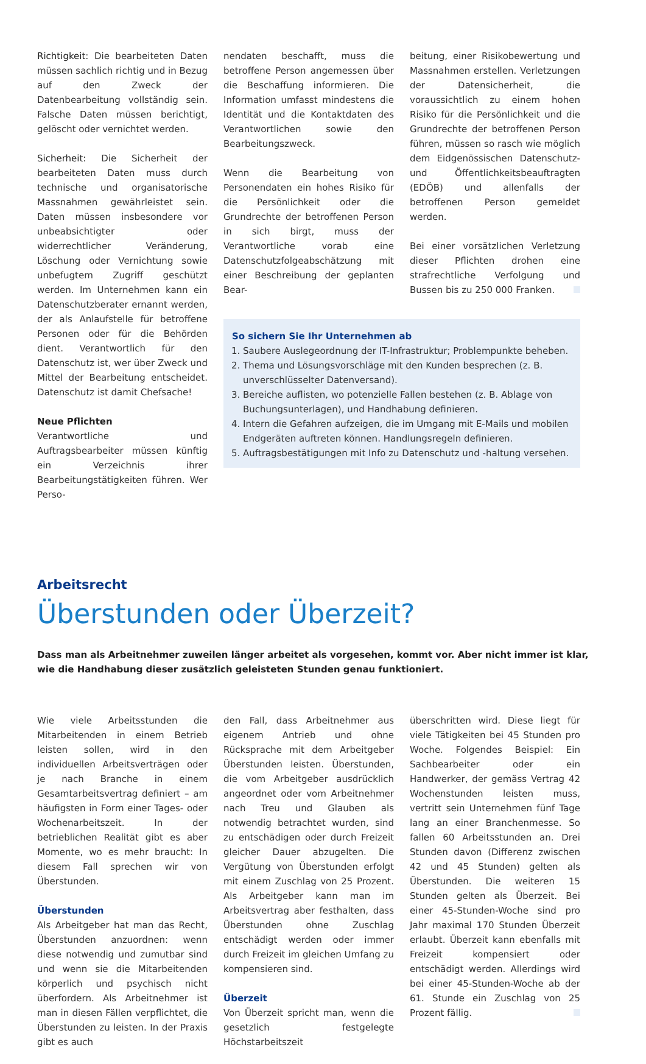Richtigkeit: Die bearbeiteten Daten müssen sachlich richtig und in Bezug auf den Zweck der Datenbearbeitung vollständig sein. Falsche Daten müssen berichtigt, gelöscht oder vernichtet werden.
Sicherheit: Die Sicherheit der bearbeiteten Daten muss durch technische und organisatorische Massnahmen gewährleistet sein. Daten müssen insbesondere vor unbeabsichtigter oder widerrechtlicher Veränderung, Löschung oder Vernichtung sowie unbefugtem Zugriff geschützt werden. Im Unternehmen kann ein Datenschutzberater ernannt werden, der als Anlaufstelle für betroffene Personen oder für die Behörden dient. Verantwortlich für den Datenschutz ist, wer über Zweck und Mittel der Bearbeitung entscheidet. Datenschutz ist damit Chefsache!
Neue Pflichten
Verantwortliche und Auftragsbearbeiter müssen künftig ein Verzeichnis ihrer Bearbeitungstätigkeiten führen. Wer Perso-
nendaten beschafft, muss die betroffene Person angemessen über die Beschaffung informieren. Die Information umfasst mindestens die Identität und die Kontaktdaten des Verantwortlichen sowie den Bearbeitungszweck.
Wenn die Bearbeitung von Personendaten ein hohes Risiko für die Persönlichkeit oder die Grundrechte der betroffenen Person in sich birgt, muss der Verantwortliche vorab eine Datenschutzfolgeabschätzung mit einer Beschreibung der geplanten Bear-
beitung, einer Risikobewertung und Massnahmen erstellen. Verletzungen der Datensicherheit, die voraussichtlich zu einem hohen Risiko für die Persönlichkeit und die Grundrechte der betroffenen Person führen, müssen so rasch wie möglich dem Eidgenössischen Datenschutz- und Öffentlichkeitsbeauftragten (EDÖB) und allenfalls der betroffenen Person gemeldet werden.
Bei einer vorsätzlichen Verletzung dieser Pflichten drohen eine strafrechtliche Verfolgung und Bussen bis zu 250 000 Franken.
So sichern Sie Ihr Unternehmen ab
1. Saubere Auslegeordnung der IT-Infrastruktur; Problempunkte beheben.
2. Thema und Lösungsvorschläge mit den Kunden besprechen (z. B. unverschlüsselter Datenversand).
3. Bereiche auflisten, wo potenzielle Fallen bestehen (z. B. Ablage von Buchungsunterlagen), und Handhabung definieren.
4. Intern die Gefahren aufzeigen, die im Umgang mit E-Mails und mobilen Endgeräten auftreten können. Handlungsregeln definieren.
5. Auftragsbestätigungen mit Info zu Datenschutz und -haltung versehen.
Arbeitsrecht
Überstunden oder Überzeit?
Dass man als Arbeitnehmer zuweilen länger arbeitet als vorgesehen, kommt vor. Aber nicht immer ist klar,
wie die Handhabung dieser zusätzlich geleisteten Stunden genau funktioniert.
Wie viele Arbeitsstunden die Mitarbeitenden in einem Betrieb leisten sollen, wird in den individuellen Arbeitsverträgen oder je nach Branche in einem Gesamtarbeitsvertrag definiert – am häufigsten in Form einer Tages- oder Wochenarbeitszeit. In der betrieblichen Realität gibt es aber Momente, wo es mehr braucht: In diesem Fall sprechen wir von Überstunden.
Überstunden
Als Arbeitgeber hat man das Recht, Überstunden anzuordnen: wenn diese notwendig und zumutbar sind und wenn sie die Mitarbeitenden körperlich und psychisch nicht überfordern. Als Arbeitnehmer ist man in diesen Fällen verpflichtet, die Überstunden zu leisten. In der Praxis gibt es auch
den Fall, dass Arbeitnehmer aus eigenem Antrieb und ohne Rücksprache mit dem Arbeitgeber Überstunden leisten. Überstunden, die vom Arbeitgeber ausdrücklich angeordnet oder vom Arbeitnehmer nach Treu und Glauben als notwendig betrachtet wurden, sind zu entschädigen oder durch Freizeit gleicher Dauer abzugelten. Die Vergütung von Überstunden erfolgt mit einem Zuschlag von 25 Prozent. Als Arbeitgeber kann man im Arbeitsvertrag aber festhalten, dass Überstunden ohne Zuschlag entschädigt werden oder immer durch Freizeit im gleichen Umfang zu kompensieren sind.
Überzeit
Von Überzeit spricht man, wenn die gesetzlich festgelegte Höchstarbeitszeit
überschritten wird. Diese liegt für viele Tätigkeiten bei 45 Stunden pro Woche. Folgendes Beispiel: Ein Sachbearbeiter oder ein Handwerker, der gemäss Vertrag 42 Wochenstunden leisten muss, vertritt sein Unternehmen fünf Tage lang an einer Branchenmesse. So fallen 60 Arbeitsstunden an. Drei Stunden davon (Differenz zwischen 42 und 45 Stunden) gelten als Überstunden. Die weiteren 15 Stunden gelten als Überzeit. Bei einer 45-Stunden-Woche sind pro Jahr maximal 170 Stunden Überzeit erlaubt. Überzeit kann ebenfalls mit Freizeit kompensiert oder entschädigt werden. Allerdings wird bei einer 45-Stunden-Woche ab der 61. Stunde ein Zuschlag von 25 Prozent fällig.